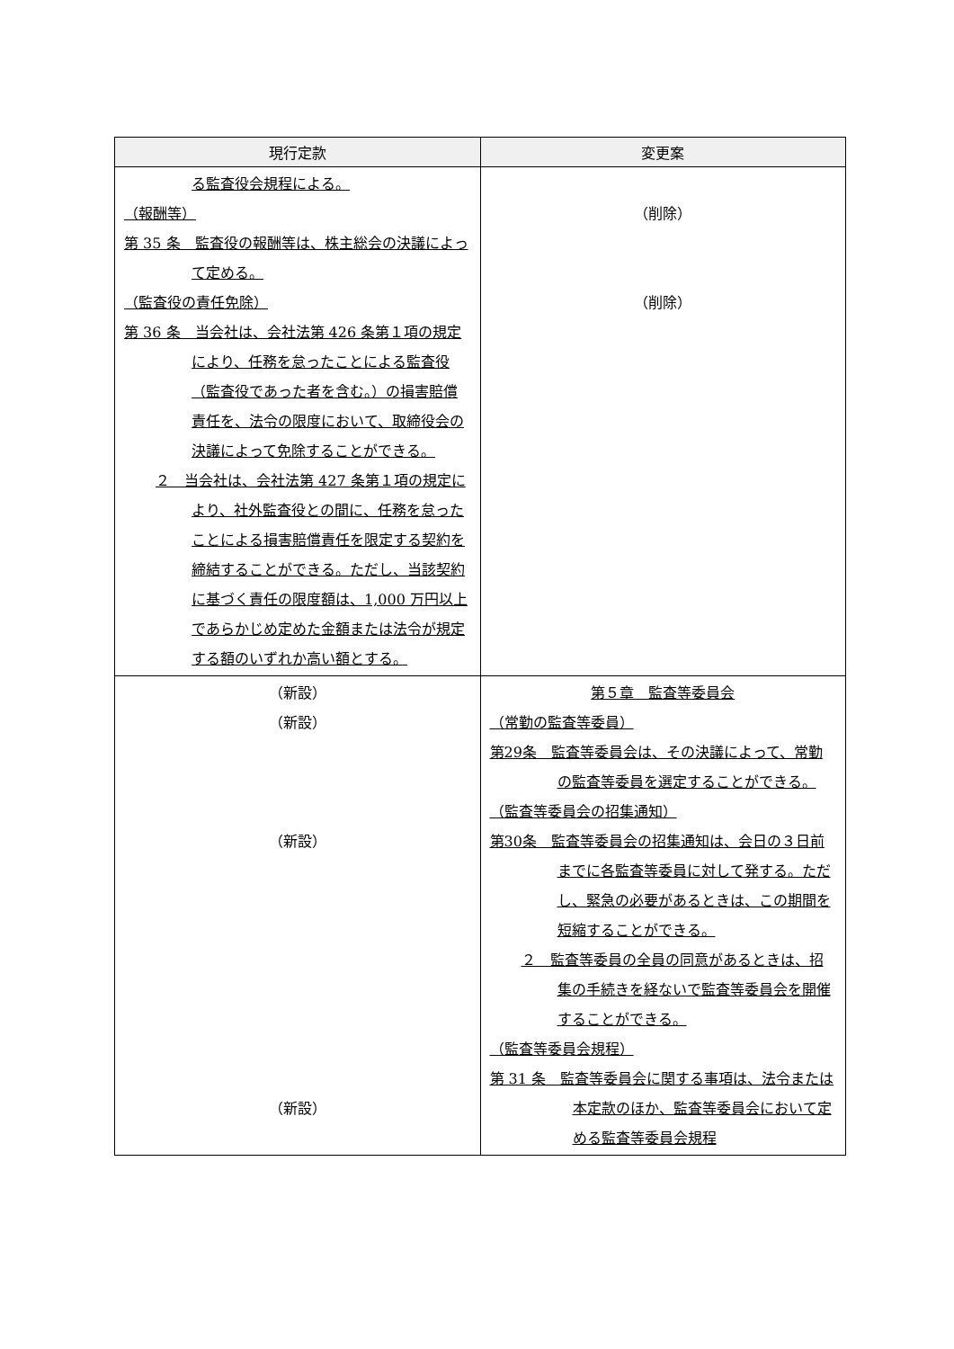| 現行定款 | 変更案 |
| --- | --- |
| る監査役会規程による。 （報酬等） 第 35 条 監査役の報酬等は、株主総会の決議によって定める。 （監査役の責任免除） 第 36 条 当会社は、会社法第 426 条第１項の規定により、任務を怠ったことによる監査役（監査役であった者を含む。）の損害賠償責任を、法令の限度において、取締役会の決議によって免除することができる。 ２ 当会社は、会社法第 427 条第１項の規定により、社外監査役との間に、任務を怠ったことによる損害賠償責任を限定する契約を締結することができる。ただし、当該契約に基づく責任の限度額は、1,000 万円以上であらかじめ定めた金額または法令が規定する額のいずれか高い額とする。 | （削除） （削除） |
| （新設） （新設） （新設） （新設） | 第５章 監査等委員会 （常勤の監査等委員） 第29条 監査等委員会は、その決議によって、常勤の監査等委員を選定することができる。 （監査等委員会の招集通知） 第30条 監査等委員会の招集通知は、会日の３日前までに各監査等委員に対して発する。ただし、緊急の必要があるときは、この期間を短縮することができる。 ２ 監査等委員の全員の同意があるときは、招集の手続きを経ないで監査等委員会を開催することができる。 （監査等委員会規程） 第 31 条 監査等委員会に関する事項は、法令または本定款のほか、監査等委員会において定める監査等委員会規程 |